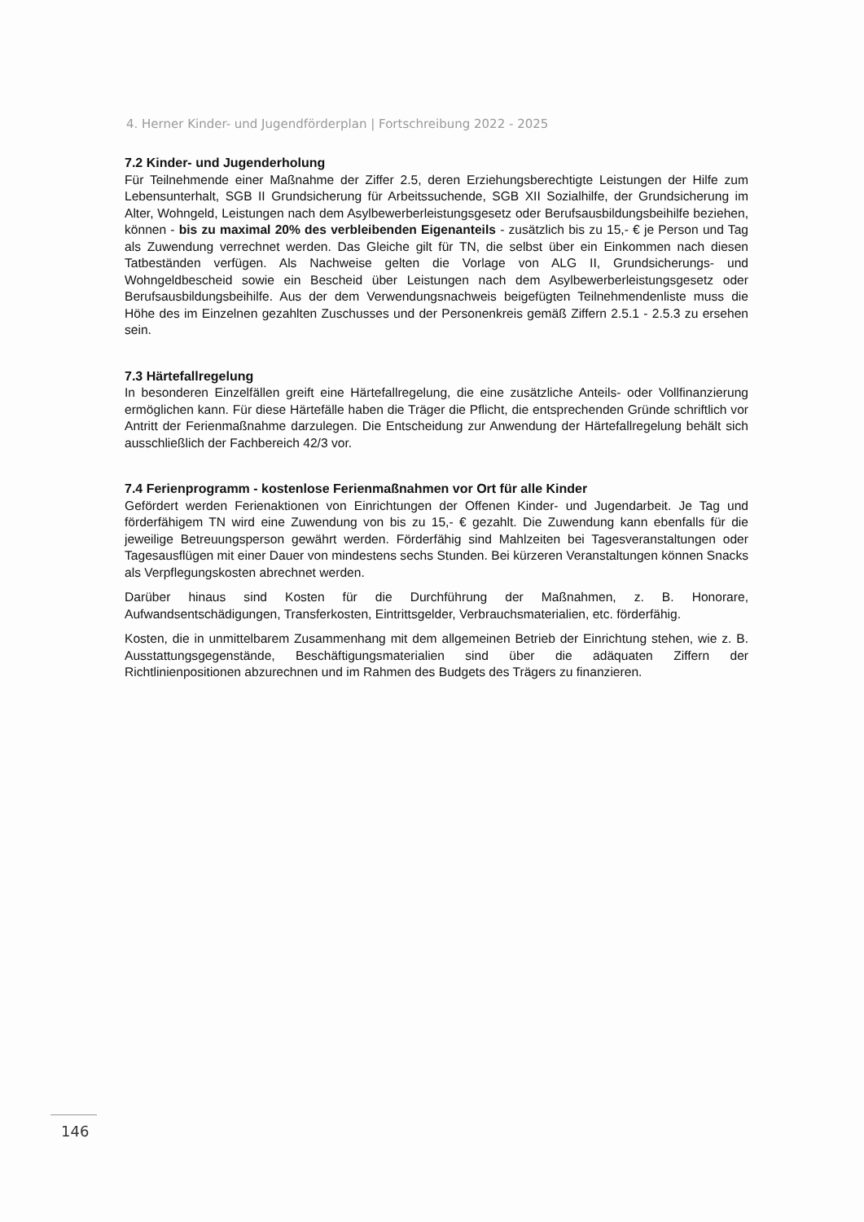4. Herner Kinder- und Jugendförderplan | Fortschreibung 2022 - 2025
7.2 Kinder- und Jugenderholung
Für Teilnehmende einer Maßnahme der Ziffer 2.5, deren Erziehungsberechtigte Leistungen der Hilfe zum Lebensunterhalt, SGB II Grundsicherung für Arbeitssuchende, SGB XII Sozialhilfe, der Grundsicherung im Alter, Wohngeld, Leistungen nach dem Asylbewerberleistungsgesetz oder Berufsausbildungsbeihilfe beziehen, können - bis zu maximal 20% des verbleibenden Eigenanteils - zusätzlich bis zu 15,- € je Person und Tag als Zuwendung verrechnet werden. Das Gleiche gilt für TN, die selbst über ein Einkommen nach diesen Tatbeständen verfügen. Als Nachweise gelten die Vorlage von ALG II, Grundsicherungs- und Wohngeldbescheid sowie ein Bescheid über Leistungen nach dem Asylbewerberleistungsgesetz oder Berufsausbildungsbeihilfe. Aus der dem Verwendungsnachweis beigefügten Teilnehmendenliste muss die Höhe des im Einzelnen gezahlten Zuschusses und der Personenkreis gemäß Ziffern 2.5.1 - 2.5.3 zu ersehen sein.
7.3 Härtefallregelung
In besonderen Einzelfällen greift eine Härtefallregelung, die eine zusätzliche Anteils- oder Vollfinanzierung ermöglichen kann. Für diese Härtefälle haben die Träger die Pflicht, die entsprechenden Gründe schriftlich vor Antritt der Ferienmaßnahme darzulegen. Die Entscheidung zur Anwendung der Härtefallregelung behält sich ausschließlich der Fachbereich 42/3 vor.
7.4 Ferienprogramm - kostenlose Ferienmaßnahmen vor Ort für alle Kinder
Gefördert werden Ferienaktionen von Einrichtungen der Offenen Kinder- und Jugendarbeit. Je Tag und förderfähigem TN wird eine Zuwendung von bis zu 15,- € gezahlt. Die Zuwendung kann ebenfalls für die jeweilige Betreuungsperson gewährt werden. Förderfähig sind Mahlzeiten bei Tagesveranstaltungen oder Tagesausflügen mit einer Dauer von mindestens sechs Stunden. Bei kürzeren Veranstaltungen können Snacks als Verpflegungskosten abrechnet werden.
Darüber hinaus sind Kosten für die Durchführung der Maßnahmen, z. B. Honorare, Aufwandsentschädigungen, Transferkosten, Eintrittsgelder, Verbrauchsmaterialien, etc. förderfähig.
Kosten, die in unmittelbarem Zusammenhang mit dem allgemeinen Betrieb der Einrichtung stehen, wie z. B. Ausstattungsgegenstände, Beschäftigungsmaterialien sind über die adäquaten Ziffern der Richtlinienpositionen abzurechnen und im Rahmen des Budgets des Trägers zu finanzieren.
146